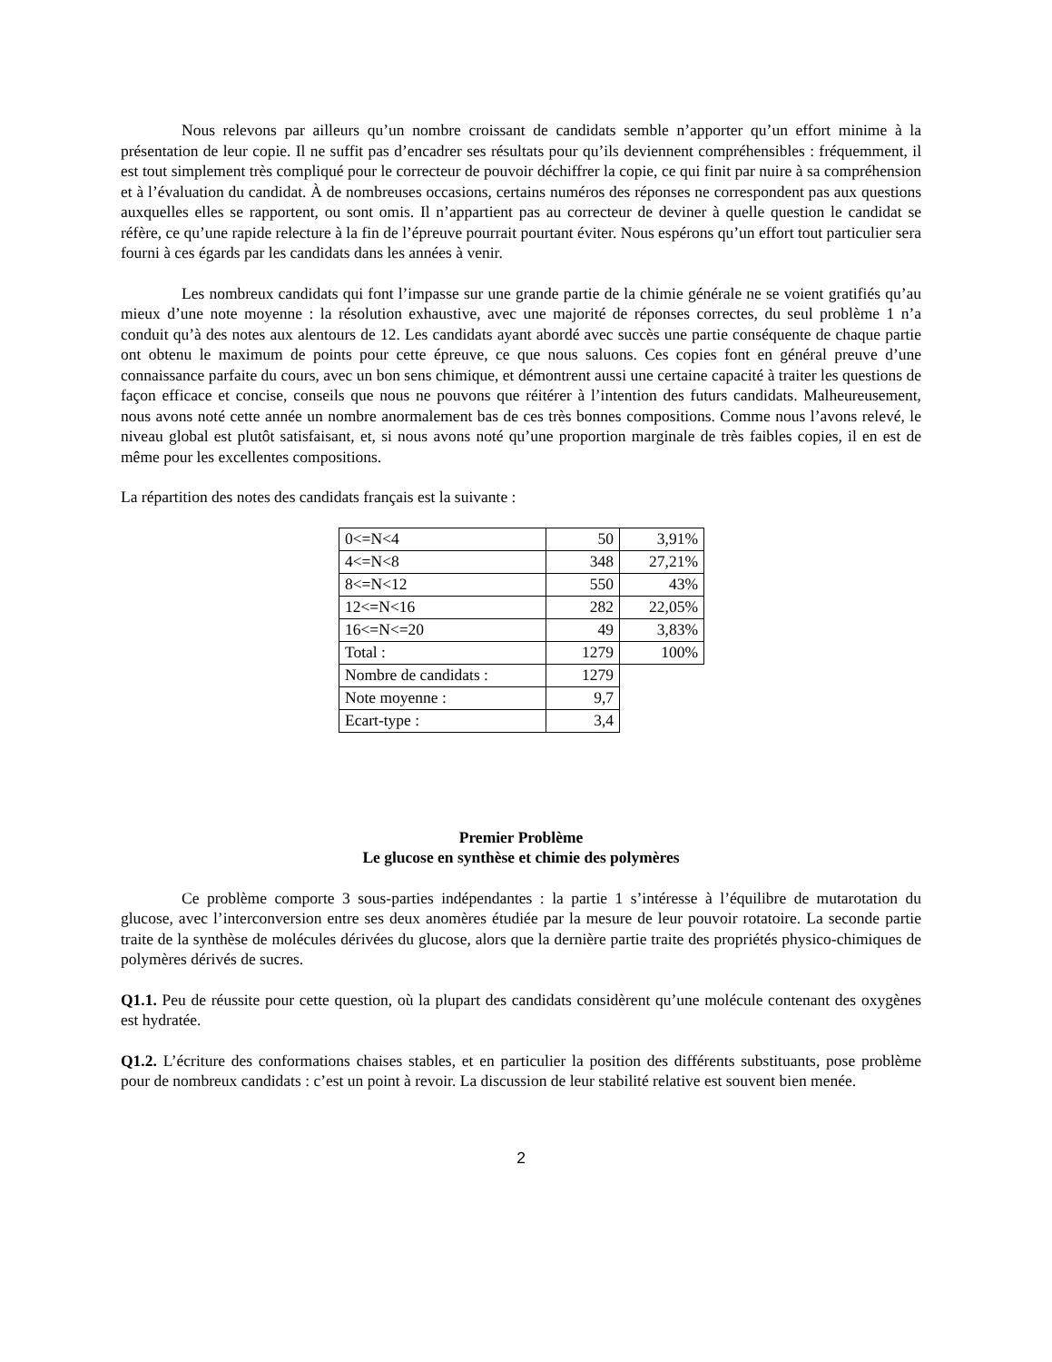Nous relevons par ailleurs qu’un nombre croissant de candidats semble n’apporter qu’un effort minime à la présentation de leur copie. Il ne suffit pas d’encadrer ses résultats pour qu’ils deviennent compréhensibles : fréquemment, il est tout simplement très compliqué pour le correcteur de pouvoir déchiffrer la copie, ce qui finit par nuire à sa compréhension et à l’évaluation du candidat. À de nombreuses occasions, certains numéros des réponses ne correspondent pas aux questions auxquelles elles se rapportent, ou sont omis. Il n’appartient pas au correcteur de deviner à quelle question le candidat se réfère, ce qu’une rapide relecture à la fin de l’épreuve pourrait pourtant éviter. Nous espérons qu’un effort tout particulier sera fourni à ces égards par les candidats dans les années à venir.
Les nombreux candidats qui font l’impasse sur une grande partie de la chimie générale ne se voient gratifiés qu’au mieux d’une note moyenne : la résolution exhaustive, avec une majorité de réponses correctes, du seul problème 1 n’a conduit qu’à des notes aux alentours de 12. Les candidats ayant abordé avec succès une partie conséquente de chaque partie ont obtenu le maximum de points pour cette épreuve, ce que nous saluons. Ces copies font en général preuve d’une connaissance parfaite du cours, avec un bon sens chimique, et démontrent aussi une certaine capacité à traiter les questions de façon efficace et concise, conseils que nous ne pouvons que réitérer à l’intention des futurs candidats. Malheureusement, nous avons noté cette année un nombre anormalement bas de ces très bonnes compositions. Comme nous l’avons relevé, le niveau global est plutôt satisfaisant, et, si nous avons noté qu’une proportion marginale de très faibles copies, il en est de même pour les excellentes compositions.
La répartition des notes des candidats français est la suivante :
| 0<=N<4 | 50 | 3,91% |
| 4<=N<8 | 348 | 27,21% |
| 8<=N<12 | 550 | 43% |
| 12<=N<16 | 282 | 22,05% |
| 16<=N<=20 | 49 | 3,83% |
| Total : | 1279 | 100% |
| Nombre de candidats : | 1279 | |
| Note moyenne : | 9,7 | |
| Ecart-type : | 3,4 | |
Premier Problème
Le glucose en synthèse et chimie des polymères
Ce problème comporte 3 sous-parties indépendantes : la partie 1 s’intéresse à l’équilibre de mutarotation du glucose, avec l’interconversion entre ses deux anomères étudiée par la mesure de leur pouvoir rotatoire. La seconde partie traite de la synthèse de molécules dérivées du glucose, alors que la dernière partie traite des propriétés physico-chimiques de polymères dérivés de sucres.
Q1.1. Peu de réussite pour cette question, où la plupart des candidats considèrent qu’une molécule contenant des oxygènes est hydratée.
Q1.2. L’écriture des conformations chaises stables, et en particulier la position des différents substituants, pose problème pour de nombreux candidats : c’est un point à revoir. La discussion de leur stabilité relative est souvent bien menée.
2